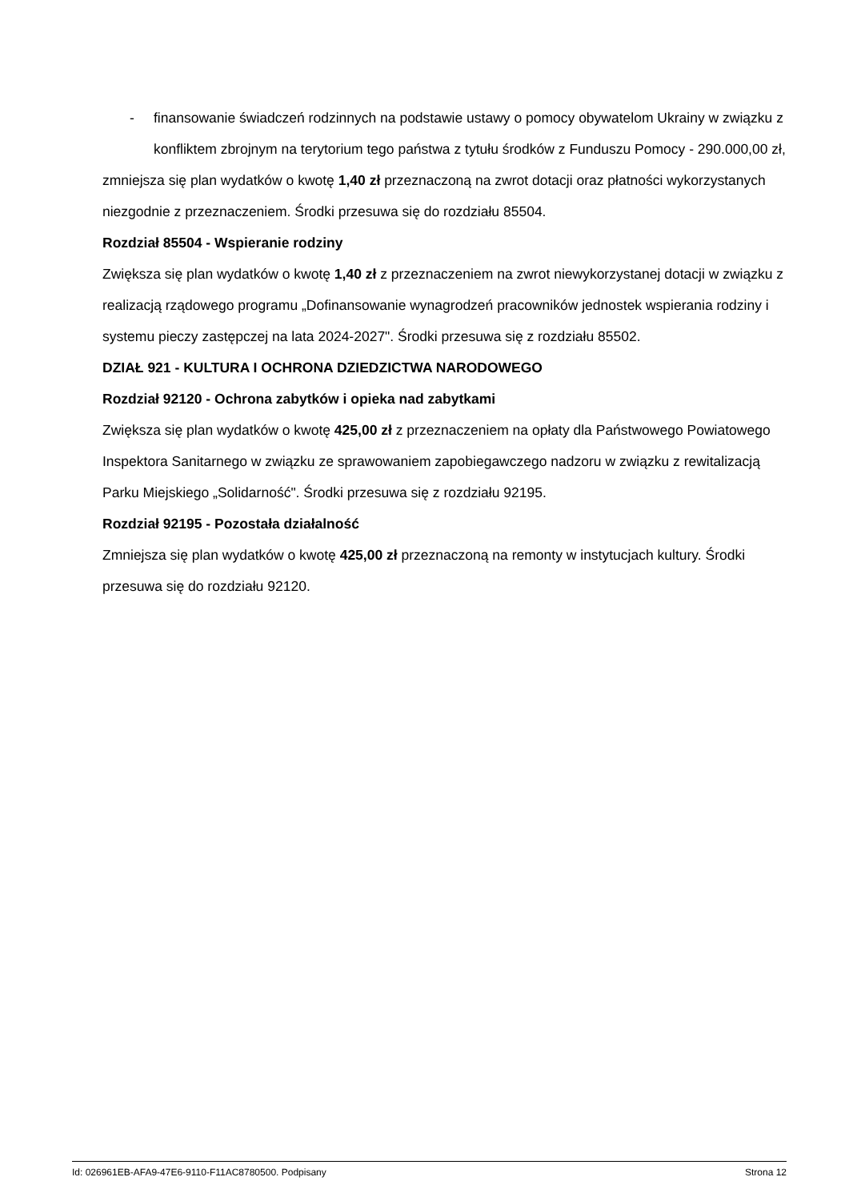- finansowanie świadczeń rodzinnych na podstawie ustawy o pomocy obywatelom Ukrainy w związku z konfliktem zbrojnym na terytorium tego państwa z tytułu środków z Funduszu Pomocy - 290.000,00 zł,
zmniejsza się plan wydatków o kwotę 1,40 zł przeznaczoną na zwrot dotacji oraz płatności wykorzystanych niezgodnie z przeznaczeniem. Środki przesuwa się do rozdziału 85504.
Rozdział 85504 - Wspieranie rodziny
Zwiększa się plan wydatków o kwotę 1,40 zł z przeznaczeniem na zwrot niewykorzystanej dotacji w związku z realizacją rządowego programu „Dofinansowanie wynagrodzeń pracowników jednostek wspierania rodziny i systemu pieczy zastępczej na lata 2024-2027". Środki przesuwa się z rozdziału 85502.
DZIAŁ 921 - KULTURA I OCHRONA DZIEDZICTWA NARODOWEGO
Rozdział 92120 - Ochrona zabytków i opieka nad zabytkami
Zwiększa się plan wydatków o kwotę 425,00 zł z przeznaczeniem na opłaty dla Państwowego Powiatowego Inspektora Sanitarnego w związku ze sprawowaniem zapobiegawczego nadzoru w związku z rewitalizacją Parku Miejskiego „Solidarność". Środki przesuwa się z rozdziału 92195.
Rozdział 92195 - Pozostała działalność
Zmniejsza się plan wydatków o kwotę 425,00 zł przeznaczoną na remonty w instytucjach kultury. Środki przesuwa się do rozdziału 92120.
Id: 026961EB-AFA9-47E6-9110-F11AC8780500. Podpisany Strona 12